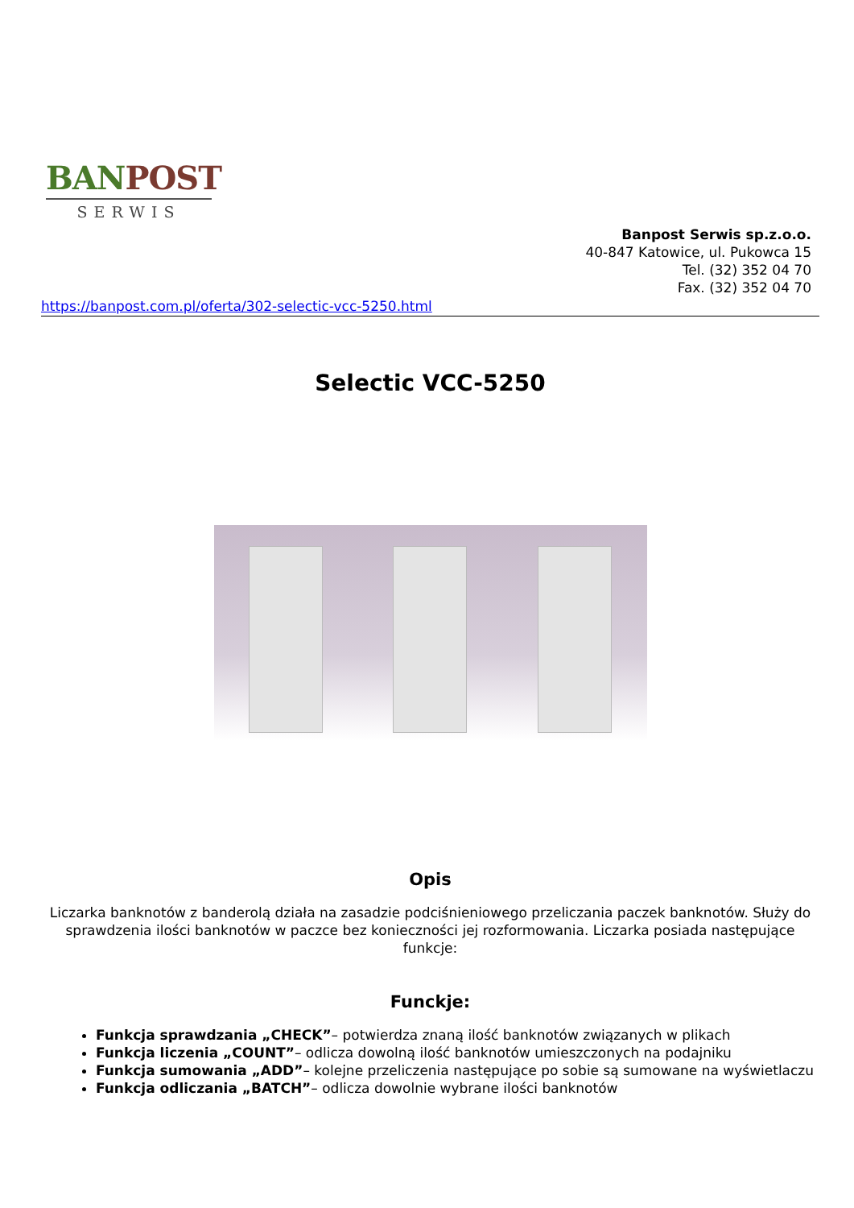BAN POST
SERWIS
Banpost Serwis sp.z.o.o.
40-847 Katowice, ul. Pukowca 15
Tel. (32) 352 04 70
Fax. (32) 352 04 70
https://banpost.com.pl/oferta/302-selectic-vcc-5250.html
Selectic VCC-5250
Opis
Liczarka banknotów z banderolą działa na zasadzie podciśnieniowego przeliczania paczek banknotów. Służy do sprawdzenia ilości banknotów w paczce bez konieczności jej rozformowania. Liczarka posiada następujące funkcje:
Funckje:
Funkcja sprawdzania „CHECK”– potwierdza znaną ilość banknotów związanych w plikach
Funkcja liczenia „COUNT”– odlicza dowolną ilość banknotów umieszczonych na podajniku
Funkcja sumowania „ADD”– kolejne przeliczenia następujące po sobie są sumowane na wyświetlaczu
Funkcja odliczania „BATCH”– odlicza dowolnie wybrane ilości banknotów